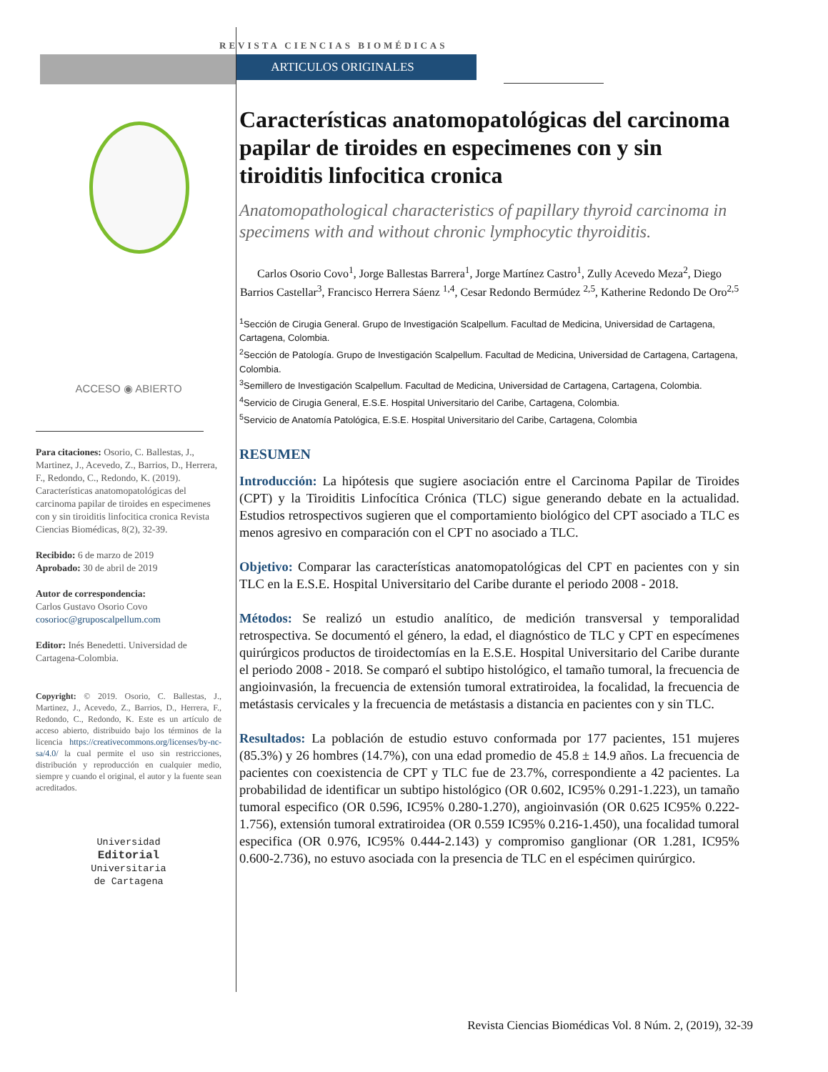ACCESO ◉ ABIERTO
Para citaciones: Osorio, C. Ballestas, J., Martinez, J., Acevedo, Z., Barrios, D., Herrera, F., Redondo, C., Redondo, K. (2019). Características anatomopatológicas del carcinoma papilar de tiroides en especimenes con y sin tiroiditis linfocitica cronica Revista Ciencias Biomédicas, 8(2), 32-39.
Recibido: 6 de marzo de 2019
Aprobado: 30 de abril de 2019
Autor de correspondencia:
Carlos Gustavo Osorio Covo
cosorioc@gruposcalpellum.com
Editor: Inés Benedetti. Universidad de Cartagena-Colombia.
Copyright: © 2019. Osorio, C. Ballestas, J., Martinez, J., Acevedo, Z., Barrios, D., Herrera, F., Redondo, C., Redondo, K. Este es un artículo de acceso abierto, distribuido bajo los términos de la licencia https://creativecommons.org/licenses/by-nc-sa/4.0/ la cual permite el uso sin restricciones, distribución y reproducción en cualquier medio, siempre y cuando el original, el autor y la fuente sean acreditados.
Universidad
Editorial
Universitaria
de Cartagena
REVISTA CIENCIAS BIOMÉDICAS
ARTICULOS ORIGINALES
Características anatomopatológicas del carcinoma papilar de tiroides en especimenes con y sin tiroiditis linfocitica cronica
Anatomopathological characteristics of papillary thyroid carcinoma in specimens with and without chronic lymphocytic thyroiditis.
Carlos Osorio Covo<sup>1</sup>, Jorge Ballestas Barrera<sup>1</sup>, Jorge Martínez Castro<sup>1</sup>, Zully Acevedo Meza<sup>2</sup>, Diego Barrios Castellar<sup>3</sup>, Francisco Herrera Sáenz <sup>1,4</sup>, Cesar Redondo Bermúdez <sup>2,5</sup>, Katherine Redondo De Oro<sup>2,5</sup>
<sup>1</sup> Sección de Cirugia General. Grupo de Investigación Scalpellum. Facultad de Medicina, Universidad de Cartagena, Cartagena, Colombia.
<sup>2</sup> Sección de Patología. Grupo de Investigación Scalpellum. Facultad de Medicina, Universidad de Cartagena, Cartagena, Colombia.
<sup>3</sup> Semillero de Investigación Scalpellum. Facultad de Medicina, Universidad de Cartagena, Cartagena, Colombia.
<sup>4</sup> Servicio de Cirugia General, E.S.E. Hospital Universitario del Caribe, Cartagena, Colombia.
<sup>5</sup> Servicio de Anatomía Patológica, E.S.E. Hospital Universitario del Caribe, Cartagena, Colombia
RESUMEN
Introducción: La hipótesis que sugiere asociación entre el Carcinoma Papilar de Tiroides (CPT) y la Tiroiditis Linfocítica Crónica (TLC) sigue generando debate en la actualidad. Estudios retrospectivos sugieren que el comportamiento biológico del CPT asociado a TLC es menos agresivo en comparación con el CPT no asociado a TLC.
Objetivo: Comparar las características anatomopatológicas del CPT en pacientes con y sin TLC en la E.S.E. Hospital Universitario del Caribe durante el periodo 2008 - 2018.
Métodos: Se realizó un estudio analítico, de medición transversal y temporalidad retrospectiva. Se documentó el género, la edad, el diagnóstico de TLC y CPT en especímenes quirúrgicos productos de tiroidectomías en la E.S.E. Hospital Universitario del Caribe durante el periodo 2008 - 2018. Se comparó el subtipo histológico, el tamaño tumoral, la frecuencia de angioinvasión, la frecuencia de extensión tumoral extratiroidea, la focalidad, la frecuencia de metástasis cervicales y la frecuencia de metástasis a distancia en pacientes con y sin TLC.
Resultados: La población de estudio estuvo conformada por 177 pacientes, 151 mujeres (85.3%) y 26 hombres (14.7%), con una edad promedio de 45.8 ± 14.9 años. La frecuencia de pacientes con coexistencia de CPT y TLC fue de 23.7%, correspondiente a 42 pacientes. La probabilidad de identificar un subtipo histológico (OR 0.602, IC95% 0.291-1.223), un tamaño tumoral especifico (OR 0.596, IC95% 0.280-1.270), angioinvasión (OR 0.625 IC95% 0.222-1.756), extensión tumoral extratiroidea (OR 0.559 IC95% 0.216-1.450), una focalidad tumoral especifica (OR 0.976, IC95% 0.444-2.143) y compromiso ganglionar (OR 1.281, IC95% 0.600-2.736), no estuvo asociada con la presencia de TLC en el espécimen quirúrgico.
Revista Ciencias Biomédicas Vol. 8 Núm. 2, (2019), 32-39